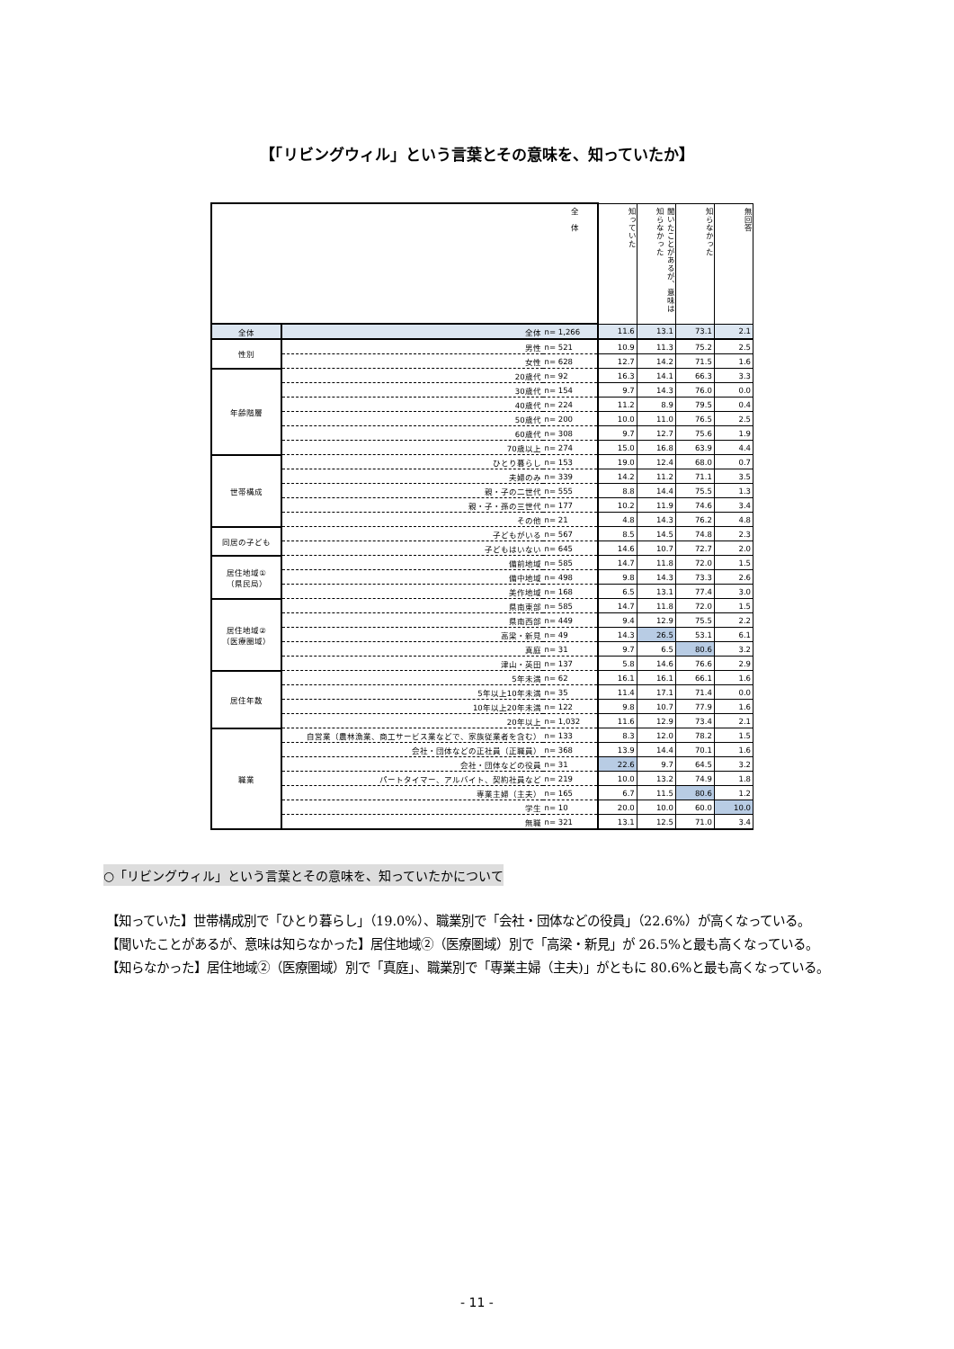【「リビングウィル」という言葉とその意味を、知っていたか】
| 全 体 | | | 知っていた | 聞いたことがあるが、意味は知らなかった | 知らなかった | 無回答 |
| --- | --- | --- | --- | --- | --- | --- |
| 全体 | 全体 | n= 1,266 | 11.6 | 13.1 | 73.1 | 2.1 |
| 性別 | 男性 | n= 521 | 10.9 | 11.3 | 75.2 | 2.5 |
| | 女性 | n= 628 | 12.7 | 14.2 | 71.5 | 1.6 |
| 年齢階層 | 20歳代 | n= 92 | 16.3 | 14.1 | 66.3 | 3.3 |
| | 30歳代 | n= 154 | 9.7 | 14.3 | 76.0 | 0.0 |
| | 40歳代 | n= 224 | 11.2 | 8.9 | 79.5 | 0.4 |
| | 50歳代 | n= 200 | 10.0 | 11.0 | 76.5 | 2.5 |
| | 60歳代 | n= 308 | 9.7 | 12.7 | 75.6 | 1.9 |
| | 70歳以上 | n= 274 | 15.0 | 16.8 | 63.9 | 4.4 |
| 世帯構成 | ひとり暮らし | n= 153 | 19.0 | 12.4 | 68.0 | 0.7 |
| | 夫婦のみ | n= 339 | 14.2 | 11.2 | 71.1 | 3.5 |
| | 親・子の二世代 | n= 555 | 8.8 | 14.4 | 75.5 | 1.3 |
| | 親・子・孫の三世代 | n= 177 | 10.2 | 11.9 | 74.6 | 3.4 |
| | その他 | n= 21 | 4.8 | 14.3 | 76.2 | 4.8 |
| 同居の子ども | 子どもがいる | n= 567 | 8.5 | 14.5 | 74.8 | 2.3 |
| | 子どもはいない | n= 645 | 14.6 | 10.7 | 72.7 | 2.0 |
| 居住地域① （県民局） | 備前地域 | n= 585 | 14.7 | 11.8 | 72.0 | 1.5 |
| | 備中地域 | n= 498 | 9.8 | 14.3 | 73.3 | 2.6 |
| | 美作地域 | n= 168 | 6.5 | 13.1 | 77.4 | 3.0 |
| 居住地域② （医療圏域） | 県南東部 | n= 585 | 14.7 | 11.8 | 72.0 | 1.5 |
| | 県南西部 | n= 449 | 9.4 | 12.9 | 75.5 | 2.2 |
| | 高梁・新見 | n= 49 | 14.3 | 26.5 | 53.1 | 6.1 |
| | 真庭 | n= 31 | 9.7 | 6.5 | 80.6 | 3.2 |
| | 津山・英田 | n= 137 | 5.8 | 14.6 | 76.6 | 2.9 |
| 居住年数 | 5年未満 | n= 62 | 16.1 | 16.1 | 66.1 | 1.6 |
| | 5年以上10年未満 | n= 35 | 11.4 | 17.1 | 71.4 | 0.0 |
| | 10年以上20年未満 | n= 122 | 9.8 | 10.7 | 77.9 | 1.6 |
| | 20年以上 | n= 1,032 | 11.6 | 12.9 | 73.4 | 2.1 |
| 職業 | 自営業（農林漁業、商工サービス業などで、家族従業者を含む） | n= 133 | 8.3 | 12.0 | 78.2 | 1.5 |
| | 会社・団体などの正社員（正職員） | n= 368 | 13.9 | 14.4 | 70.1 | 1.6 |
| | 会社・団体などの役員 | n= 31 | 22.6 | 9.7 | 64.5 | 3.2 |
| | パートタイマー、アルバイト、契約社員など | n= 219 | 10.0 | 13.2 | 74.9 | 1.8 |
| | 専業主婦（主夫） | n= 165 | 6.7 | 11.5 | 80.6 | 1.2 |
| | 学生 | n= 10 | 20.0 | 10.0 | 60.0 | 10.0 |
| | 無職 | n= 321 | 13.1 | 12.5 | 71.0 | 3.4 |
○「リビングウィル」という言葉とその意味を、知っていたかについて
【知っていた】世帯構成別で「ひとり暮らし」（19.0%）、職業別で「会社・団体などの役員」（22.6%）が高くなっている。
【聞いたことがあるが、意味は知らなかった】居住地域②（医療圏域）別で「高梁・新見」が 26.5%と最も高くなっている。
【知らなかった】居住地域②（医療圏域）別で「真庭」、職業別で「専業主婦（主夫)」がともに 80.6%と最も高くなっている。
- 11 -